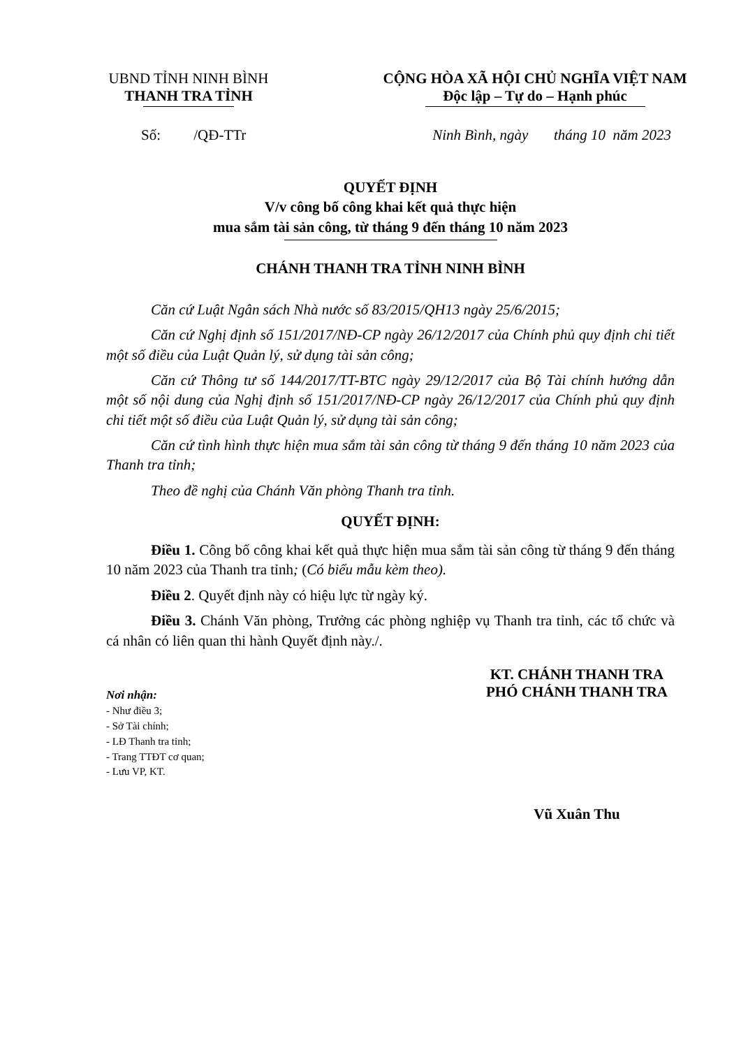UBND TỈNH NINH BÌNH
THANH TRA TỈNH
CỘNG HÒA XÃ HỘI CHỦ NGHĨA VIỆT NAM
Độc lập – Tự do – Hạnh phúc
Số: /QĐ-TTr Ninh Bình, ngày tháng 10 năm 2023
QUYẾT ĐỊNH
V/v công bố công khai kết quả thực hiện
mua sắm tài sản công, từ tháng 9 đến tháng 10 năm 2023
CHÁNH THANH TRA TỈNH NINH BÌNH
Căn cứ Luật Ngân sách Nhà nước số 83/2015/QH13 ngày 25/6/2015;
Căn cứ Nghị định số 151/2017/NĐ-CP ngày 26/12/2017 của Chính phủ quy định chi tiết một số điều của Luật Quản lý, sử dụng tài sản công;
Căn cứ Thông tư số 144/2017/TT-BTC ngày 29/12/2017 của Bộ Tài chính hướng dẫn một số nội dung của Nghị định số 151/2017/NĐ-CP ngày 26/12/2017 của Chính phủ quy định chi tiết một số điều của Luật Quản lý, sử dụng tài sản công;
Căn cứ tình hình thực hiện mua sắm tài sản công từ tháng 9 đến tháng 10 năm 2023 của Thanh tra tỉnh;
Theo đề nghị của Chánh Văn phòng Thanh tra tỉnh.
QUYẾT ĐỊNH:
Điều 1. Công bố công khai kết quả thực hiện mua sắm tài sản công từ tháng 9 đến tháng 10 năm 2023 của Thanh tra tỉnh; (Có biểu mẫu kèm theo).
Điều 2. Quyết định này có hiệu lực từ ngày ký.
Điều 3. Chánh Văn phòng, Trưởng các phòng nghiệp vụ Thanh tra tỉnh, các tổ chức và cá nhân có liên quan thi hành Quyết định này./.
Nơi nhận:
- Như điều 3;
- Sở Tài chính;
- LĐ Thanh tra tỉnh;
- Trang TTĐT cơ quan;
- Lưu VP, KT.
KT. CHÁNH THANH TRA
PHÓ CHÁNH THANH TRA
Vũ Xuân Thu